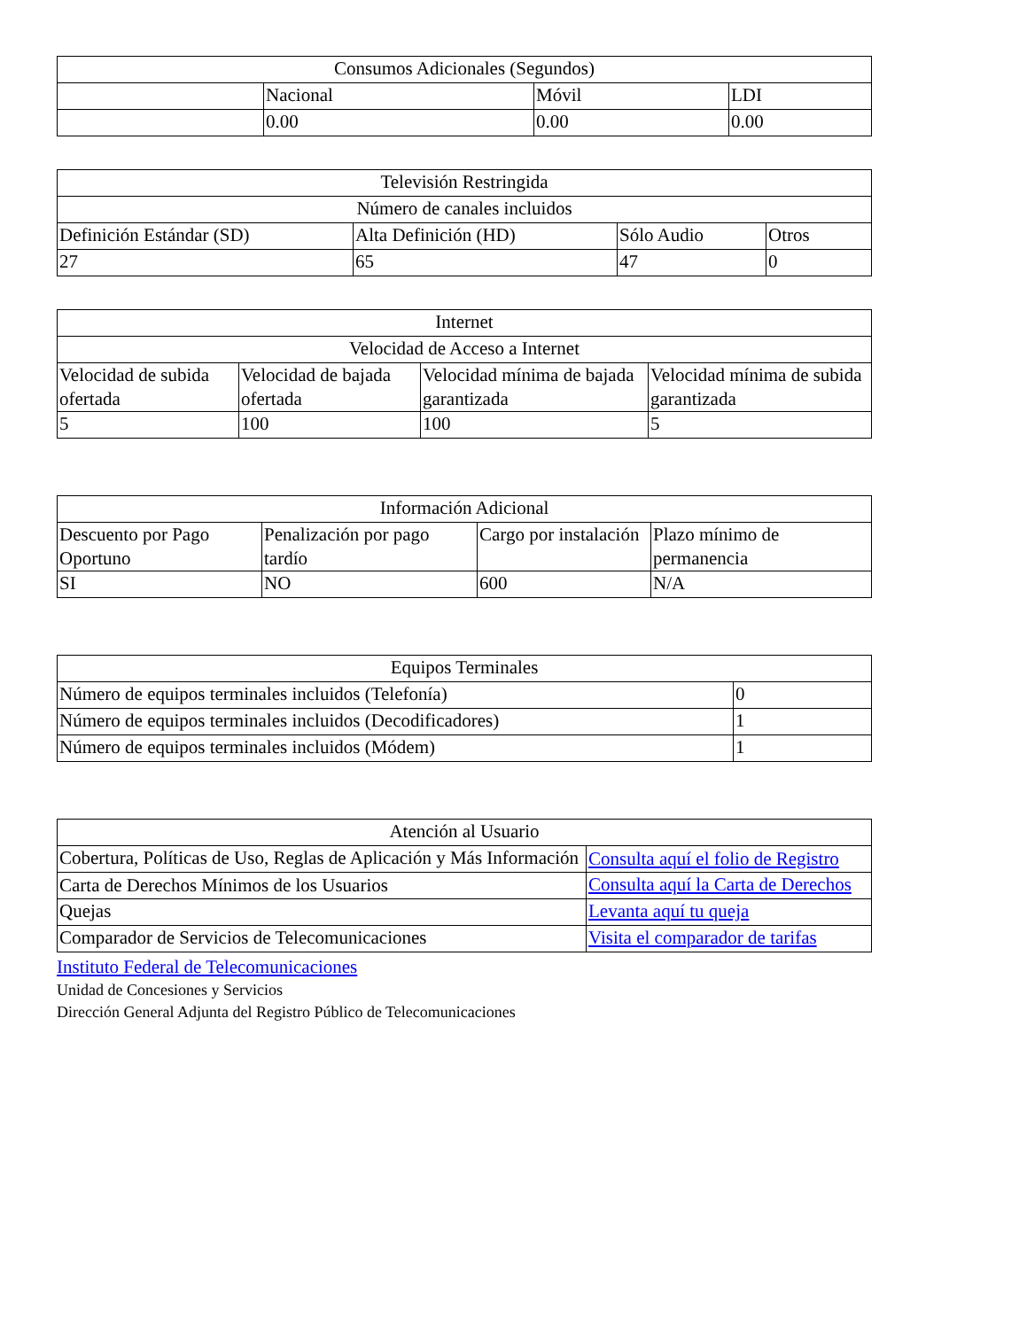| Consumos Adicionales (Segundos) | | | |
| --- | --- | --- | --- |
| | Nacional | Móvil | LDI |
| | 0.00 | 0.00 | 0.00 |
| Televisión Restringida | | | |
| --- | --- | --- | --- |
| Número de canales incluidos | | | |
| Definición Estándar (SD) | Alta Definición (HD) | Sólo Audio | Otros |
| 27 | 65 | 47 | 0 |
| Internet | | | |
| --- | --- | --- | --- |
| Velocidad de Acceso a Internet | | | |
| Velocidad de subida ofertada | Velocidad de bajada ofertada | Velocidad mínima de bajada garantizada | Velocidad mínima de subida garantizada |
| 5 | 100 | 100 | 5 |
| Información Adicional | | | |
| --- | --- | --- | --- |
| Descuento por Pago Oportuno | Penalización por pago tardío | Cargo por instalación | Plazo mínimo de permanencia |
| SI | NO | 600 | N/A |
| Equipos Terminales | |
| --- | --- |
| Número de equipos terminales incluidos (Telefonía) | 0 |
| Número de equipos terminales incluidos (Decodificadores) | 1 |
| Número de equipos terminales incluidos (Módem) | 1 |
| Atención al Usuario | |
| --- | --- |
| Cobertura, Políticas de Uso, Reglas de Aplicación y Más Información | Consulta aquí el folio de Registro |
| Carta de Derechos Mínimos de los Usuarios | Consulta aquí la Carta de Derechos |
| Quejas | Levanta aquí tu queja |
| Comparador de Servicios de Telecomunicaciones | Visita el comparador de tarifas |
Instituto Federal de Telecomunicaciones
Unidad de Concesiones y Servicios
Dirección General Adjunta del Registro Público de Telecomunicaciones